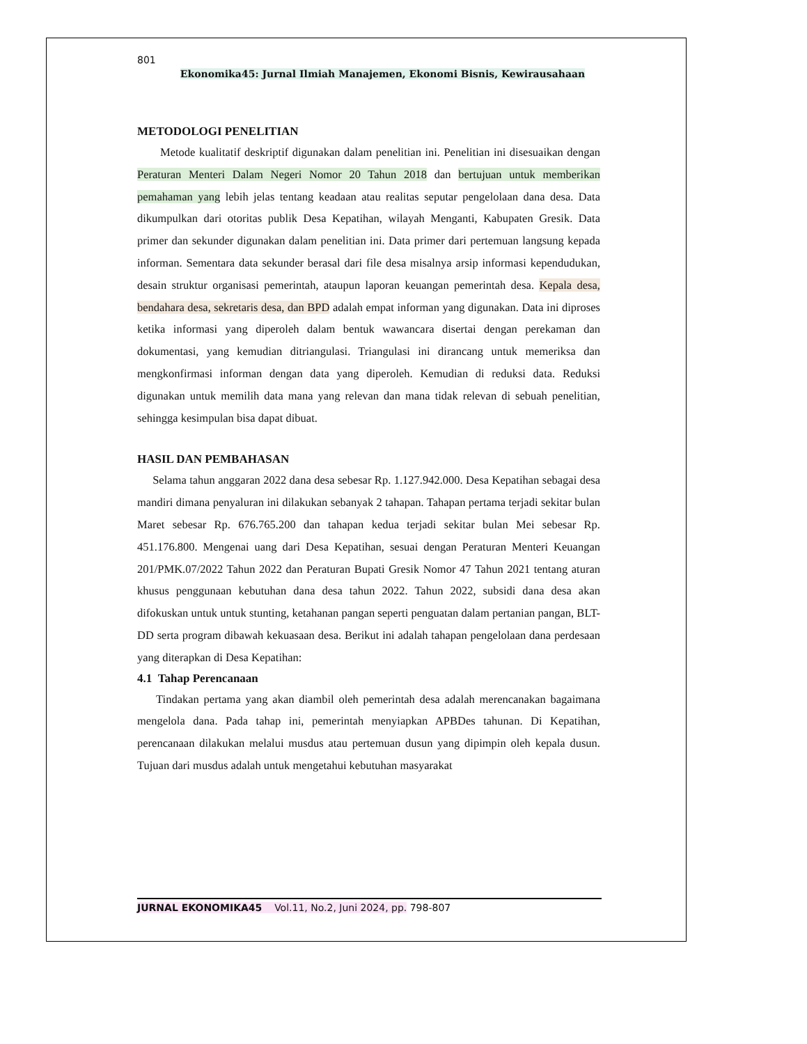801
Ekonomika45: Jurnal Ilmiah Manajemen, Ekonomi Bisnis, Kewirausahaan
METODOLOGI PENELITIAN
Metode kualitatif deskriptif digunakan dalam penelitian ini. Penelitian ini disesuaikan dengan Peraturan Menteri Dalam Negeri Nomor 20 Tahun 2018 dan bertujuan untuk memberikan pemahaman yang lebih jelas tentang keadaan atau realitas seputar pengelolaan dana desa. Data dikumpulkan dari otoritas publik Desa Kepatihan, wilayah Menganti, Kabupaten Gresik. Data primer dan sekunder digunakan dalam penelitian ini. Data primer dari pertemuan langsung kepada informan. Sementara data sekunder berasal dari file desa misalnya arsip informasi kependudukan, desain struktur organisasi pemerintah, ataupun laporan keuangan pemerintah desa. Kepala desa, bendahara desa, sekretaris desa, dan BPD adalah empat informan yang digunakan. Data ini diproses ketika informasi yang diperoleh dalam bentuk wawancara disertai dengan perekaman dan dokumentasi, yang kemudian ditriangulasi. Triangulasi ini dirancang untuk memeriksa dan mengkonfirmasi informan dengan data yang diperoleh. Kemudian di reduksi data. Reduksi digunakan untuk memilih data mana yang relevan dan mana tidak relevan di sebuah penelitian, sehingga kesimpulan bisa dapat dibuat.
HASIL DAN PEMBAHASAN
Selama tahun anggaran 2022 dana desa sebesar Rp. 1.127.942.000. Desa Kepatihan sebagai desa mandiri dimana penyaluran ini dilakukan sebanyak 2 tahapan. Tahapan pertama terjadi sekitar bulan Maret sebesar Rp. 676.765.200 dan tahapan kedua terjadi sekitar bulan Mei sebesar Rp. 451.176.800. Mengenai uang dari Desa Kepatihan, sesuai dengan Peraturan Menteri Keuangan 201/PMK.07/2022 Tahun 2022 dan Peraturan Bupati Gresik Nomor 47 Tahun 2021 tentang aturan khusus penggunaan kebutuhan dana desa tahun 2022. Tahun 2022, subsidi dana desa akan difokuskan untuk untuk stunting, ketahanan pangan seperti penguatan dalam pertanian pangan, BLT-DD serta program dibawah kekuasaan desa. Berikut ini adalah tahapan pengelolaan dana perdesaan yang diterapkan di Desa Kepatihan:
4.1 Tahap Perencanaan
Tindakan pertama yang akan diambil oleh pemerintah desa adalah merencanakan bagaimana mengelola dana. Pada tahap ini, pemerintah menyiapkan APBDes tahunan. Di Kepatihan, perencanaan dilakukan melalui musdus atau pertemuan dusun yang dipimpin oleh kepala dusun. Tujuan dari musdus adalah untuk mengetahui kebutuhan masyarakat
JURNAL EKONOMIKA45 Vol.11, No.2, Juni 2024, pp. 798-807